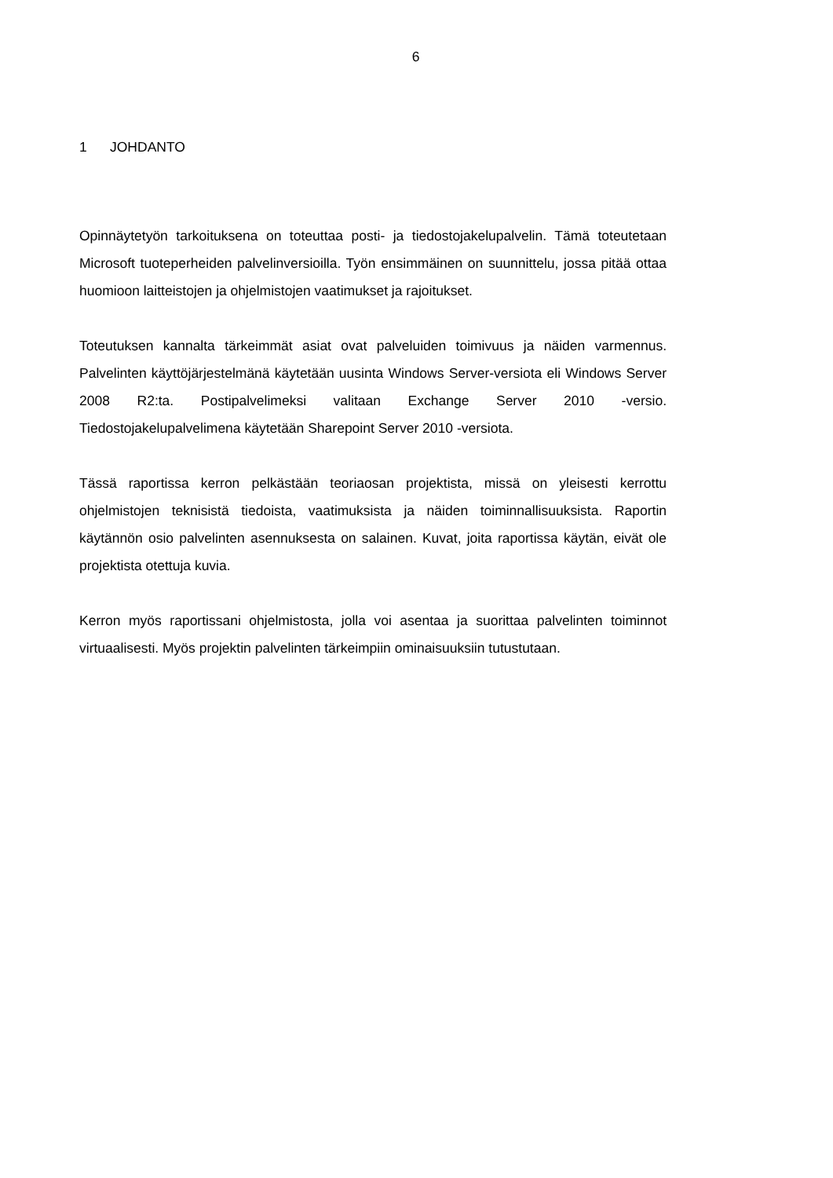6
1 JOHDANTO
Opinnäytetyön tarkoituksena on toteuttaa posti- ja tiedostojakelupalvelin. Tämä toteutetaan Microsoft tuoteperheiden palvelinversioilla. Työn ensimmäinen on suunnittelu, jossa pitää ottaa huomioon laitteistojen ja ohjelmistojen vaatimukset ja rajoitukset.
Toteutuksen kannalta tärkeimmät asiat ovat palveluiden toimivuus ja näiden varmennus. Palvelinten käyttöjärjestelmänä käytetään uusinta Windows Server-versiota eli Windows Server 2008 R2:ta. Postipalvelimeksi valitaan Exchange Server 2010 -versio. Tiedostojakelupalvelimena käytetään Sharepoint Server 2010 -versiota.
Tässä raportissa kerron pelkästään teoriaosan projektista, missä on yleisesti kerrottu ohjelmistojen teknisistä tiedoista, vaatimuksista ja näiden toiminnallisuuksista. Raportin käytännön osio palvelinten asennuksesta on salainen. Kuvat, joita raportissa käytän, eivät ole projektista otettuja kuvia.
Kerron myös raportissani ohjelmistosta, jolla voi asentaa ja suorittaa palvelinten toiminnot virtuaalisesti. Myös projektin palvelinten tärkeimpiin ominaisuuksiin tutustutaan.